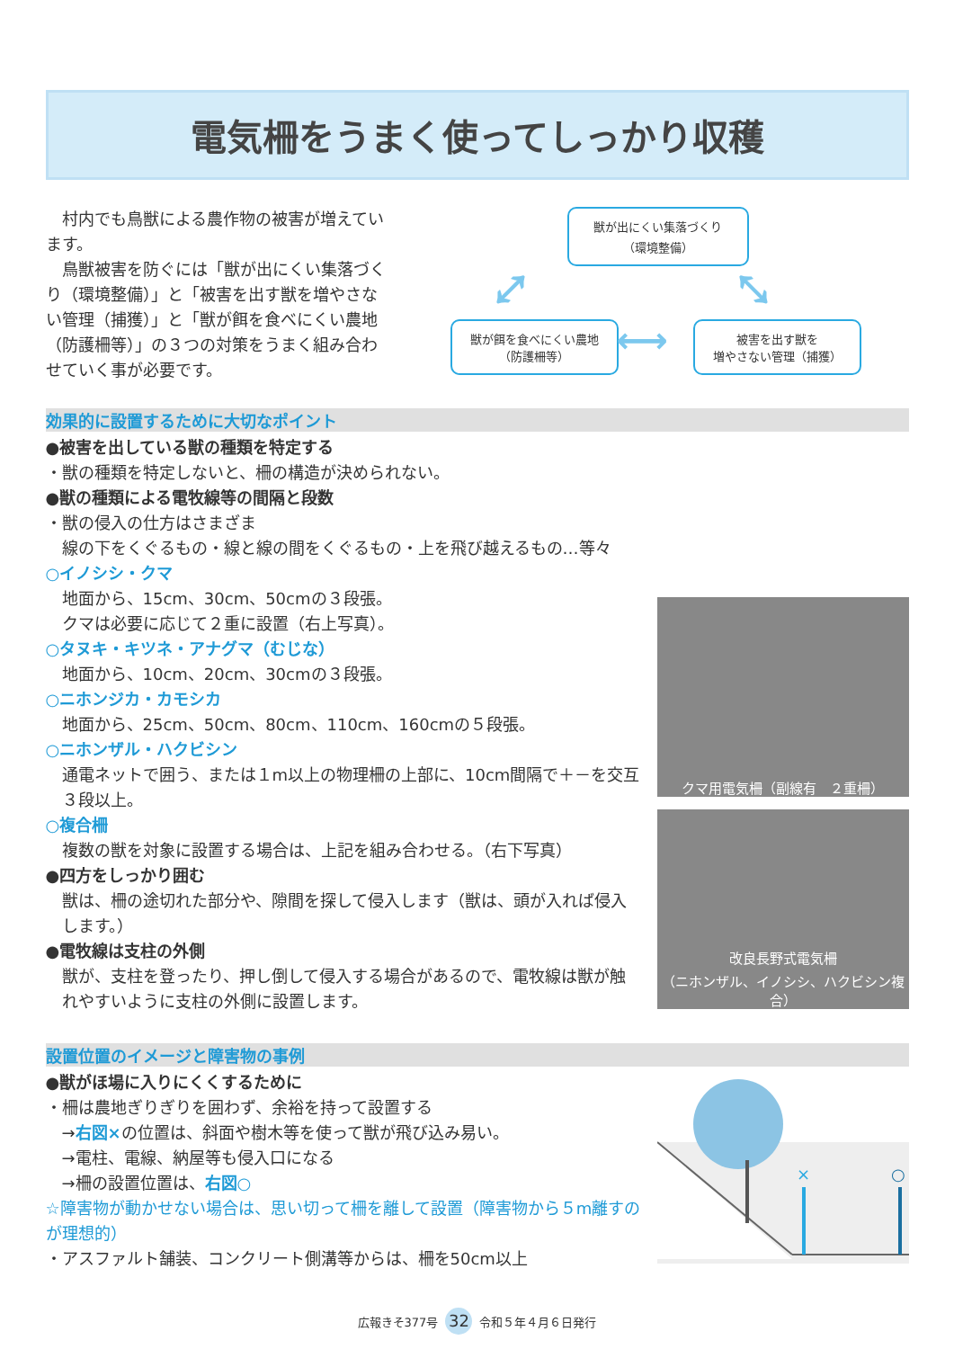電気柵をうまく使ってしっかり収穫
　村内でも鳥獣による農作物の被害が増えています。
　鳥獣被害を防ぐには「獣が出にくい集落づくり（環境整備）」と「被害を出す獣を増やさない管理（捕獲）」と「獣が餌を食べにくい農地（防護柵等）」の３つの対策をうまく組み合わせていく事が必要です。
獣が出にくい集落づくり
（環境整備）
⤢ ⤡
獣が餌を食べにくい農地
（防護柵等）
⟷
被害を出す獣を
増やさない管理（捕獲）
効果的に設置するために大切なポイント
●被害を出している獣の種類を特定する
・獣の種類を特定しないと、柵の構造が決められない。
●獣の種類による電牧線等の間隔と段数
・獣の侵入の仕方はさまざま
線の下をくぐるもの・線と線の間をくぐるもの・上を飛び越えるもの…等々
○イノシシ・クマ
地面から、15cm、30cm、50cmの３段張。
クマは必要に応じて２重に設置（右上写真）。
○タヌキ・キツネ・アナグマ（むじな）
地面から、10cm、20cm、30cmの３段張。
○ニホンジカ・カモシカ
地面から、25cm、50cm、80cm、110cm、160cmの５段張。
○ニホンザル・ハクビシン
通電ネットで囲う、または１m以上の物理柵の上部に、10cm間隔で＋－を交互３段以上。
○複合柵
複数の獣を対象に設置する場合は、上記を組み合わせる。（右下写真）
●四方をしっかり囲む
獣は、柵の途切れた部分や、隙間を探して侵入します（獣は、頭が入れば侵入します。）
●電牧線は支柱の外側
獣が、支柱を登ったり、押し倒して侵入する場合があるので、電牧線は獣が触れやすいように支柱の外側に設置します。
クマ用電気柵（副線有　２重柵）
改良長野式電気柵
（ニホンザル、イノシシ、ハクビシン複合）
設置位置のイメージと障害物の事例
●獣がほ場に入りにくくするために
・柵は農地ぎりぎりを囲わず、余裕を持って設置する
→右図×の位置は、斜面や樹木等を使って獣が飛び込み易い。
→電柱、電線、納屋等も侵入口になる
→柵の設置位置は、右図○
☆障害物が動かせない場合は、思い切って柵を離して設置（障害物から５m離すのが理想的）
・アスファルト舗装、コンクリート側溝等からは、柵を50cm以上
×
○
広報きそ377号 32 令和５年４月６日発行